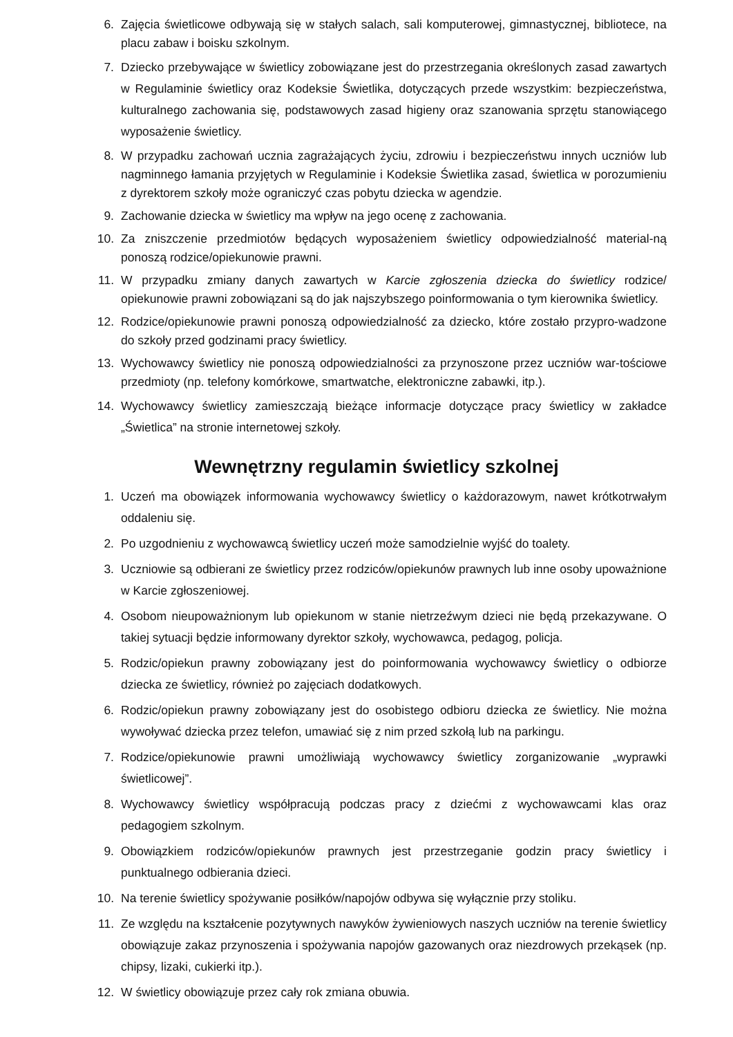6. Zajęcia świetlicowe odbywają się w stałych salach, sali komputerowej, gimnastycznej, bibliotece, na placu zabaw i boisku szkolnym.
7. Dziecko przebywające w świetlicy zobowiązane jest do przestrzegania określonych zasad zawartych w Regulaminie świetlicy oraz Kodeksie Świetlika, dotyczących przede wszystkim: bezpieczeństwa, kulturalnego zachowania się, podstawowych zasad higieny oraz szanowania sprzętu stanowiącego wyposażenie świetlicy.
8. W przypadku zachowań ucznia zagrażających życiu, zdrowiu i bezpieczeństwu innych uczniów lub nagminnego łamania przyjętych w Regulaminie i Kodeksie Świetlika zasad, świetlica w porozumieniu z dyrektorem szkoły może ograniczyć czas pobytu dziecka w agendzie.
9. Zachowanie dziecka w świetlicy ma wpływ na jego ocenę z zachowania.
10. Za zniszczenie przedmiotów będących wyposażeniem świetlicy odpowiedzialność material-ną ponoszą rodzice/opiekunowie prawni.
11. W przypadku zmiany danych zawartych w Karcie zgłoszenia dziecka do świetlicy rodzice/ opiekunowie prawni zobowiązani są do jak najszybszego poinformowania o tym kierownika świetlicy.
12. Rodzice/opiekunowie prawni ponoszą odpowiedzialność za dziecko, które zostało przypro-wadzone do szkoły przed godzinami pracy świetlicy.
13. Wychowawcy świetlicy nie ponoszą odpowiedzialności za przynoszone przez uczniów war-tościowe przedmioty (np. telefony komórkowe, smartwatche, elektroniczne zabawki, itp.).
14. Wychowawcy świetlicy zamieszczają bieżące informacje dotyczące pracy świetlicy w zakładce „Świetlica” na stronie internetowej szkoły.
Wewnętrzny regulamin świetlicy szkolnej
1. Uczeń ma obowiązek informowania wychowawcy świetlicy o każdorazowym, nawet krótkotrwałym oddaleniu się.
2. Po uzgodnieniu z wychowawcą świetlicy uczeń może samodzielnie wyjść do toalety.
3. Uczniowie są odbierani ze świetlicy przez rodziców/opiekunów prawnych lub inne osoby upoważnione w Karcie zgłoszeniowej.
4. Osobom nieupoważnionym lub opiekunom w stanie nietrzeźwym dzieci nie będą przekazywane. O takiej sytuacji będzie informowany dyrektor szkoły, wychowawca, pedagog, policja.
5. Rodzic/opiekun prawny zobowiązany jest do poinformowania wychowawcy świetlicy o odbiorze dziecka ze świetlicy, również po zajęciach dodatkowych.
6. Rodzic/opiekun prawny zobowiązany jest do osobistego odbioru dziecka ze świetlicy. Nie można wywoływać dziecka przez telefon, umawiać się z nim przed szkołą lub na parkingu.
7. Rodzice/opiekunowie prawni umożliwiają wychowawcy świetlicy zorganizowanie „wyprawki świetlicowej”.
8. Wychowawcy świetlicy współpracują podczas pracy z dziećmi z wychowawcami klas oraz pedagogiem szkolnym.
9. Obowiązkiem rodziców/opiekunów prawnych jest przestrzeganie godzin pracy świetlicy i punktualnego odbierania dzieci.
10. Na terenie świetlicy spożywanie posiłków/napojów odbywa się wyłącznie przy stoliku.
11. Ze względu na kształcenie pozytywnych nawyków żywieniowych naszych uczniów na terenie świetlicy obowiązuje zakaz przynoszenia i spożywania napojów gazowanych oraz niezdrowych przekąsek (np. chipsy, lizaki, cukierki itp.).
12. W świetlicy obowiązuje przez cały rok zmiana obuwia.